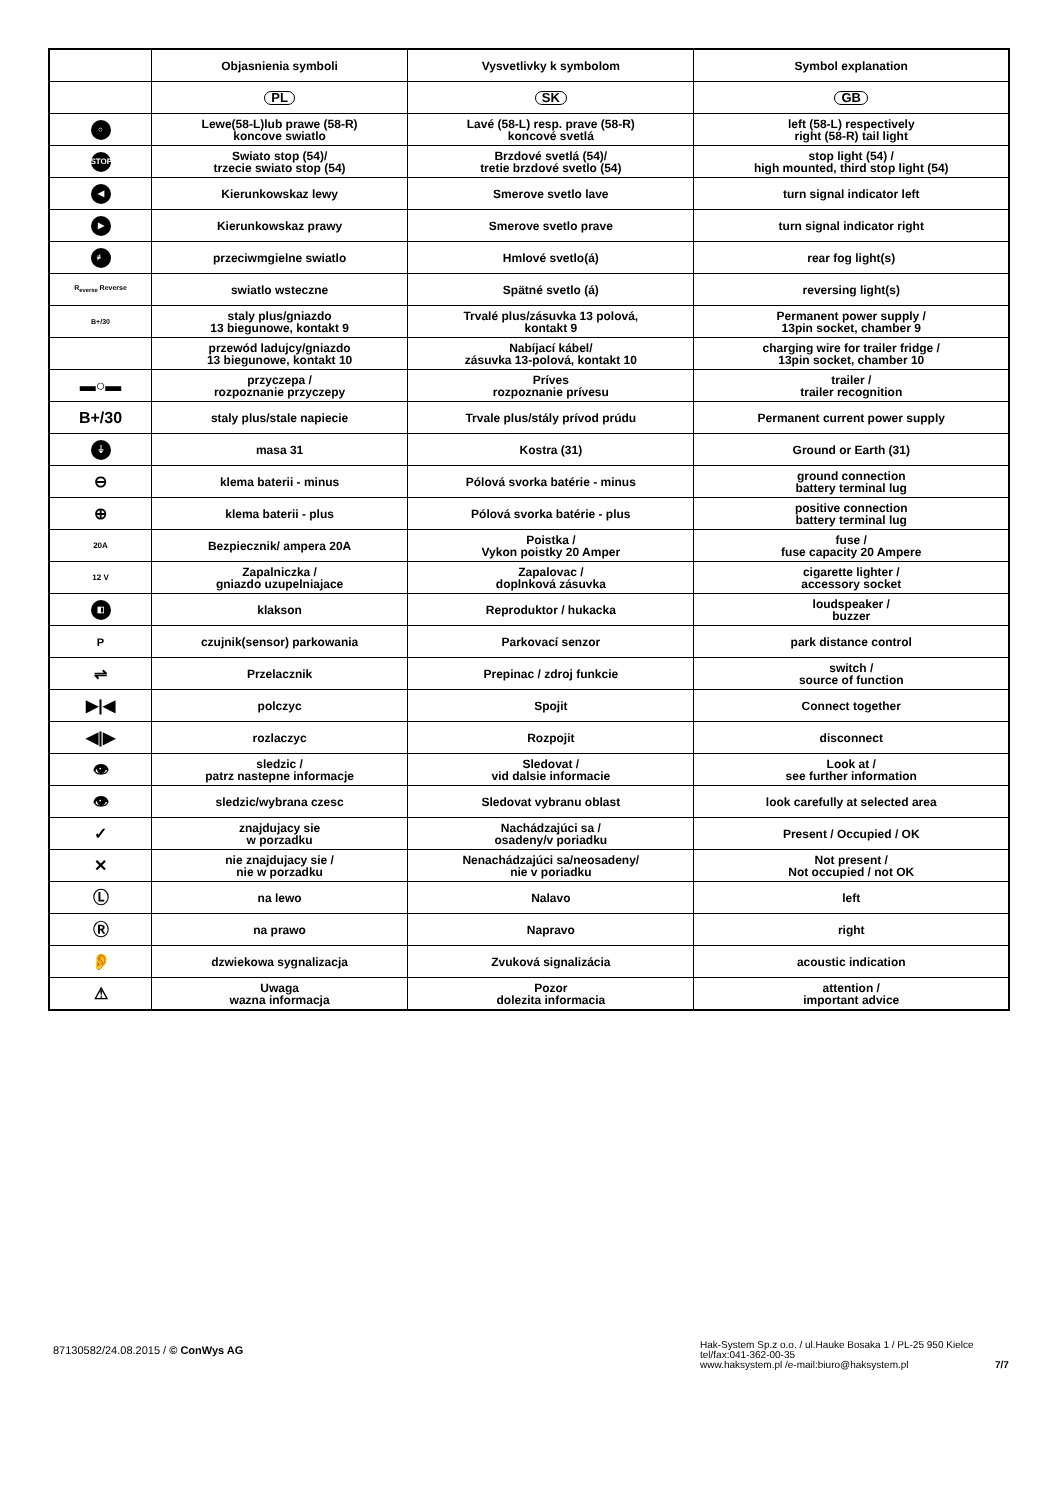| | Objasnienia symboli | Vysvetlivky k symbolom | Symbol explanation |
| --- | --- | --- | --- |
| | PL | SK | GB |
| ○ | Lewe(58-L)lub prawe (58-R) koncove swiatlo | Lavé (58-L) resp. prave (58-R) koncové svetlá | left (58-L) respectively right (58-R) tail light |
| STOP | Swiato stop (54)/ trzecie swiato stop (54) | Brzdové svetlá (54)/ tretie brzdové svetlo (54) | stop light (54) / high mounted, third stop light (54) |
| ◀ | Kierunkowskaz lewy | Smerove svetlo lave | turn signal indicator left |
| ▶ | Kierunkowskaz prawy | Smerove svetlo prave | turn signal indicator right |
| ≢ | przeciwmgielne swiatlo | Hmlové svetlo(á) | rear fog light(s) |
| R<sub>everse</sub> Reverse | swiatlo wsteczne | Spätné svetlo (á) | reversing light(s) |
| B+/30 | staly plus/gniazdo 13 biegunowe, kontakt 9 | Trvalé plus/zásuvka 13 polová, kontakt 9 | Permanent power supply / 13pin socket, chamber 9 |
| | przewód ladujcy/gniazdo 13 biegunowe, kontakt 10 | Nabíjací kábel/ zásuvka 13-polová, kontakt 10 | charging wire for trailer fridge / 13pin socket, chamber 10 |
| ▬○▬ | przyczepa / rozpoznanie przyczepy | Príves rozpoznanie prívesu | trailer / trailer recognition |
| B+/30 | staly plus/stale napiecie | Trvale plus/stály prívod prúdu | Permanent current power supply |
| ⏚ | masa 31 | Kostra (31) | Ground or Earth (31) |
| ⊖ | klema baterii - minus | Pólová svorka batérie - minus | ground connection battery terminal lug |
| ⊕ | klema baterii - plus | Pólová svorka batérie - plus | positive connection battery terminal lug |
| 20A | Bezpiecznik/ ampera 20A | Poistka / Vykon poistky 20 Amper | fuse / fuse capacity 20 Ampere |
| 12 V | Zapalniczka / gniazdo uzupelniajace | Zapalovac / doplnková zásuvka | cigarette lighter / accessory socket |
| ◧ | klakson | Reproduktor / hukacka | loudspeaker / buzzer |
| P | czujnik(sensor) parkowania | Parkovací senzor | park distance control |
| ⇌ | Przelacznik | Prepinac / zdroj funkcie | switch / source of function |
| ▶/◀ | polczyc | Spojit | Connect together |
| ◀/▶ | rozlaczyc | Rozpojit | disconnect |
| 👁 | sledzic / patrz nastepne informacje | Sledovat / vid dalsie informacie | Look at / see further information |
| 👁 | sledzic/wybrana czesc | Sledovat vybranu oblast | look carefully at selected area |
| ✓ | znajdujacy sie w porzadku | Nachádzajúci sa / osadeny/v poriadku | Present / Occupied / OK |
| ✕ | nie znajdujacy sie / nie w porzadku | Nenachádzajúci sa/neosadeny/ nie v poriadku | Not present / Not occupied / not OK |
| Ⓛ | na lewo | Nalavo | left |
| Ⓡ | na prawo | Napravo | right |
| 👂 | dzwiekowa sygnalizacja | Zvuková signalizácia | acoustic indication |
| ⚠ | Uwaga wazna informacja | Pozor dolezita informacia | attention / important advice |
87130582/24.08.2015 / © ConWys AG
Hak-System Sp.z o.o. / ul.Hauke Bosaka 1 / PL-25 950 Kielce
tel/fax:041-362-00-35
www.haksystem.pl /e-mail:biuro@haksystem.pl
7/7